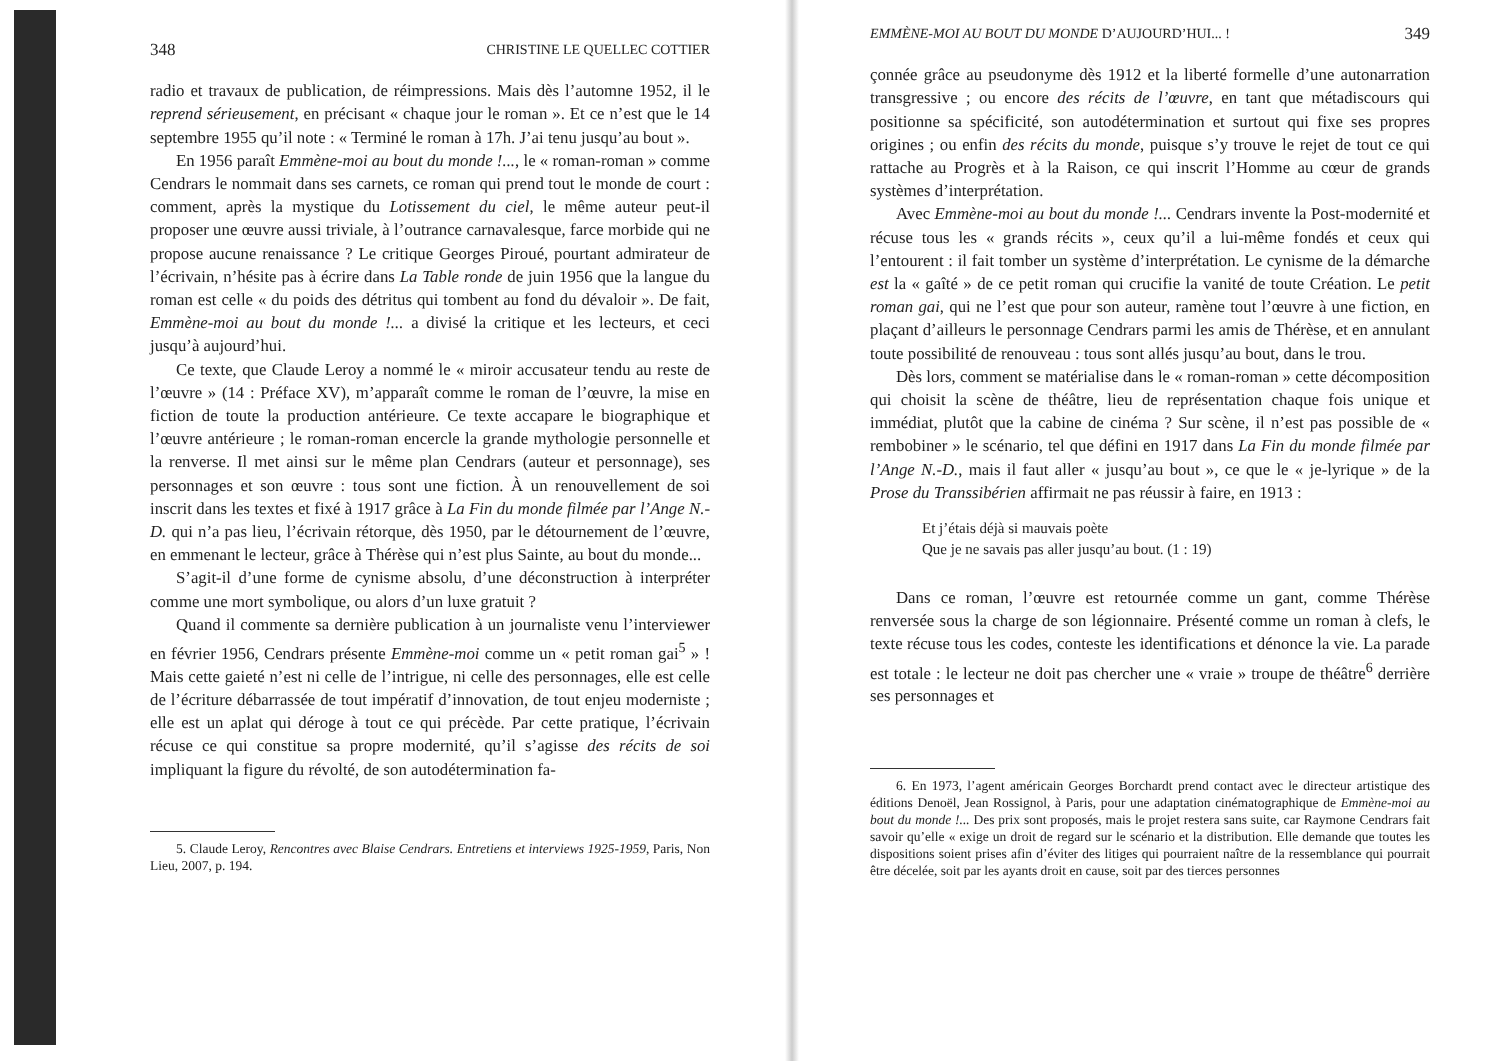348 CHRISTINE LE QUELLEC COTTIER
radio et travaux de publication, de réimpressions. Mais dès l’automne 1952, il le reprend sérieusement, en précisant « chaque jour le roman ». Et ce n’est que le 14 septembre 1955 qu’il note : « Terminé le roman à 17h. J’ai tenu jusqu’au bout ».
En 1956 paraît Emmène-moi au bout du monde !..., le « roman-roman » comme Cendrars le nommait dans ses carnets, ce roman qui prend tout le monde de court : comment, après la mystique du Lotissement du ciel, le même auteur peut-il proposer une œuvre aussi triviale, à l’outrance carnavalesque, farce morbide qui ne propose aucune renaissance ? Le critique Georges Piroué, pourtant admirateur de l’écrivain, n’hésite pas à écrire dans La Table ronde de juin 1956 que la langue du roman est celle « du poids des détritus qui tombent au fond du dévaloir ». De fait, Emmène-moi au bout du monde !... a divisé la critique et les lecteurs, et ceci jusqu’à aujourd’hui.
Ce texte, que Claude Leroy a nommé le « miroir accusateur tendu au reste de l’œuvre » (14 : Préface XV), m’apparaît comme le roman de l’œuvre, la mise en fiction de toute la production antérieure. Ce texte accapare le biographique et l’œuvre antérieure ; le roman-roman encercle la grande mythologie personnelle et la renverse. Il met ainsi sur le même plan Cendrars (auteur et personnage), ses personnages et son œuvre : tous sont une fiction. À un renouvellement de soi inscrit dans les textes et fixé à 1917 grâce à La Fin du monde filmée par l’Ange N.-D. qui n’a pas lieu, l’écrivain rétorque, dès 1950, par le détournement de l’œuvre, en emmenant le lecteur, grâce à Thérèse qui n’est plus Sainte, au bout du monde...
S’agit-il d’une forme de cynisme absolu, d’une déconstruction à interpréter comme une mort symbolique, ou alors d’un luxe gratuit ?
Quand il commente sa dernière publication à un journaliste venu l’interviewer en février 1956, Cendrars présente Emmène-moi comme un « petit roman gai<sup>5</sup> » ! Mais cette gaieté n’est ni celle de l’intrigue, ni celle des personnages, elle est celle de l’écriture débarrassée de tout impératif d’innovation, de tout enjeu moderniste ; elle est un aplat qui déroge à tout ce qui précède. Par cette pratique, l’écrivain récuse ce qui constitue sa propre modernité, qu’il s’agisse des récits de soi impliquant la figure du révolté, de son autodétermination fa-
5. Claude Leroy, Rencontres avec Blaise Cendrars. Entretiens et interviews 1925-1959, Paris, Non Lieu, 2007, p. 194.
EMMÈNE-MOI AU BOUT DU MONDE D’AUJOURD’HUI... ! 349
çonnée grâce au pseudonyme dès 1912 et la liberté formelle d’une autonarration transgressive ; ou encore des récits de l’œuvre, en tant que métadiscours qui positionne sa spécificité, son autodétermination et surtout qui fixe ses propres origines ; ou enfin des récits du monde, puisque s’y trouve le rejet de tout ce qui rattache au Progrès et à la Raison, ce qui inscrit l’Homme au cœur de grands systèmes d’interprétation.
Avec Emmène-moi au bout du monde !... Cendrars invente la Post-modernité et récuse tous les « grands récits », ceux qu’il a lui-même fondés et ceux qui l’entourent : il fait tomber un système d’interprétation. Le cynisme de la démarche est la « gaîté » de ce petit roman qui crucifie la vanité de toute Création. Le petit roman gai, qui ne l’est que pour son auteur, ramène tout l’œuvre à une fiction, en plaçant d’ailleurs le personnage Cendrars parmi les amis de Thérèse, et en annulant toute possibilité de renouveau : tous sont allés jusqu’au bout, dans le trou.
Dès lors, comment se matérialise dans le « roman-roman » cette décomposition qui choisit la scène de théâtre, lieu de représentation chaque fois unique et immédiat, plutôt que la cabine de cinéma ? Sur scène, il n’est pas possible de « rembobiner » le scénario, tel que défini en 1917 dans La Fin du monde filmée par l’Ange N.-D., mais il faut aller « jusqu’au bout », ce que le « je-lyrique » de la Prose du Transsibérien affirmait ne pas réussir à faire, en 1913 :
Et j’étais déjà si mauvais poète
Que je ne savais pas aller jusqu’au bout. (1 : 19)
Dans ce roman, l’œuvre est retournée comme un gant, comme Thérèse renversée sous la charge de son légionnaire. Présenté comme un roman à clefs, le texte récuse tous les codes, conteste les identifications et dénonce la vie. La parade est totale : le lecteur ne doit pas chercher une « vraie » troupe de théâtre<sup>6</sup> derrière ses personnages et
6. En 1973, l’agent américain Georges Borchardt prend contact avec le directeur artistique des éditions Denoël, Jean Rossignol, à Paris, pour une adaptation cinématographique de Emmène-moi au bout du monde !... Des prix sont proposés, mais le projet restera sans suite, car Raymone Cendrars fait savoir qu’elle « exige un droit de regard sur le scénario et la distribution. Elle demande que toutes les dispositions soient prises afin d’éviter des litiges qui pourraient naître de la ressemblance qui pourrait être décelée, soit par les ayants droit en cause, soit par des tierces personnes